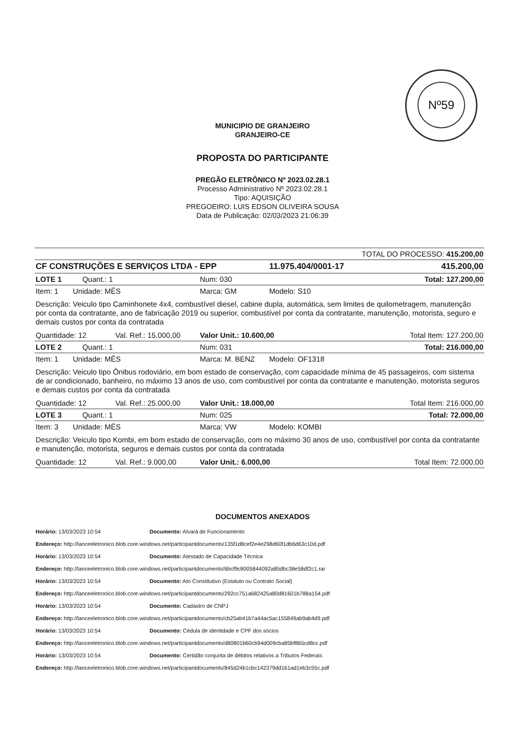Nº59
MUNICIPIO DE GRANJEIRO
GRANJEIRO-CE
PROPOSTA DO PARTICIPANTE
PREGÃO ELETRÔNICO Nº 2023.02.28.1
Processo Administrativo Nº 2023.02.28.1
Tipo: AQUISIÇÃO
PREGOEIRO: LUIS EDSON OLIVEIRA SOUSA
Data de Publicação: 02/03/2023 21:06:39
| TOTAL DO PROCESSO: 415.200,00 | | | |
| CF CONSTRUÇÕES E SERVIÇOS LTDA - EPP | | 11.975.404/0001-17 | 415.200,00 |
| LOTE 1 Quant.: 1 | Num: 030 | | Total: 127.200,00 |
| Item: 1 Unidade: MÊS | Marca: GM | Modelo: S10 | |
| Descrição: Veiculo tipo Caminhonete 4x4, combustível diesel, cabine dupla, automática, sem limites de quilometragem, manutenção por conta da contratante, ano de fabricação 2019 ou superior, combustível por conta da contratante, manutenção, motorista, seguro e demais custos por conta da contratada | | | |
| Quantidade: 12 Val. Ref.: 15.000,00 | Valor Unit.: 10.600,00 | | Total Item: 127.200,00 |
| LOTE 2 Quant.: 1 | Num: 031 | | Total: 216.000,00 |
| Item: 1 Unidade: MÊS | Marca: M. BENZ | Modelo: OF1318 | |
| Descrição: Veiculo tipo Ônibus rodoviário, em bom estado de conservação, com capacidade mínima de 45 passageiros, com sistema de ar condicionado, banheiro, no máximo 13 anos de uso, com combustível por conta da contratante e manutenção, motorista seguros e demais custos por conta da contratada | | | |
| Quantidade: 12 Val. Ref.: 25.000,00 | Valor Unit.: 18.000,00 | | Total Item: 216.000,00 |
| LOTE 3 Quant.: 1 | Num: 025 | | Total: 72.000,00 |
| Item: 3 Unidade: MÊS | Marca: VW | Modelo: KOMBI | |
| Descrição: Veiculo tipo Kombi, em bom estado de conservação, com no máximo 30 anos de uso, combustível por conta da contratante e manutenção, motorista, seguros e demais custos por conta da contratada | | | |
| Quantidade: 12 Val. Ref.: 9.000,00 | Valor Unit.: 6.000,00 | | Total Item: 72.000,00 |
DOCUMENTOS ANEXADOS
Horário: 13/03/2023 10:54 Documento: Alvará de Funcionamento
Endereço: http://lanceeletronico.blob.core.windows.net/participantdocuments/135f1d8cef2e4e298d60f1db6d63c10d.pdf
Horário: 13/03/2023 10:54 Documento: Atestado de Capacidade Técnica
Endereço: http://lanceeletronico.blob.core.windows.net/participantdocuments/6bcf9c8005844092a85dbc38e58df2c1.rar
Horário: 13/03/2023 10:54 Documento: Ato Constitutivo (Estatuto ou Contrato Social)
Endereço: http://lanceeletronico.blob.core.windows.net/participantdocuments/292cc751a682425a80d81601b788a154.pdf
Horário: 13/03/2023 10:54 Documento: Cadastro de CNPJ
Endereço: http://lanceeletronico.blob.core.windows.net/participantdocuments/cb25ab41b7a44ac5ac155849ab9ab4d9.pdf
Horário: 13/03/2023 10:54 Documento: Cédula de identidade e CPF dos sócios
Endereço: http://lanceeletronico.blob.core.windows.net/participantdocuments/d80801b60cb94d009cba85bf865cd8cc.pdf
Horário: 13/03/2023 10:54 Documento: Certidão conjunta de débitos relativos a Tributos Federais
Endereço: http://lanceeletronico.blob.core.windows.net/participantdocuments/845d24b1cbc142379dd161ad1eb3c55c.pdf